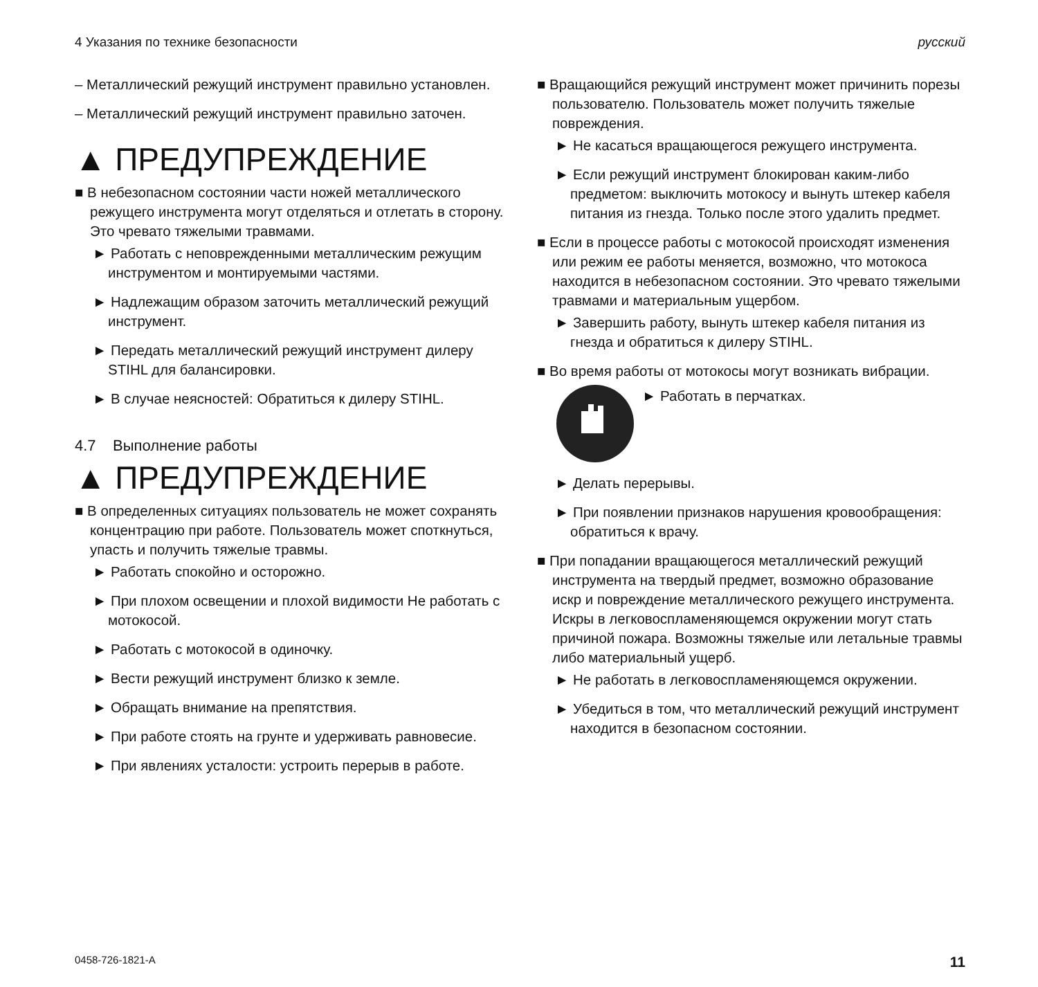4 Указания по технике безопасности русский
– Металлический режущий инструмент правильно установлен.
– Металлический режущий инструмент правильно заточен.
▲ ПРЕДУПРЕЖДЕНИЕ
■ В небезопасном состоянии части ножей металлического режущего инструмента могут отделяться и отлетать в сторону. Это чревато тяжелыми травмами.
► Работать с неповрежденными металлическим режущим инструментом и монтируемыми частями.
► Надлежащим образом заточить металлический режущий инструмент.
► Передать металлический режущий инструмент дилеру STIHL для балансировки.
► В случае неясностей: Обратиться к дилеру STIHL.
4.7 Выполнение работы
▲ ПРЕДУПРЕЖДЕНИЕ
■ В определенных ситуациях пользователь не может сохранять концентрацию при работе. Пользователь может споткнуться, упасть и получить тяжелые травмы.
► Работать спокойно и осторожно.
► При плохом освещении и плохой видимости Не работать с мотокосой.
► Работать с мотокосой в одиночку.
► Вести режущий инструмент близко к земле.
► Обращать внимание на препятствия.
► При работе стоять на грунте и удерживать равновесие.
► При явлениях усталости: устроить перерыв в работе.
■ Вращающийся режущий инструмент может причинить порезы пользователю. Пользователь может получить тяжелые повреждения.
► Не касаться вращающегося режущего инструмента.
► Если режущий инструмент блокирован каким-либо предметом: выключить мотокосу и вынуть штекер кабеля питания из гнезда. Только после этого удалить предмет.
■ Если в процессе работы с мотокосой происходят изменения или режим ее работы меняется, возможно, что мотокоса находится в небезопасном состоянии. Это чревато тяжелыми травмами и материальным ущербом.
► Завершить работу, вынуть штекер кабеля питания из гнезда и обратиться к дилеру STIHL.
■ Во время работы от мотокосы могут возникать вибрации.
► Работать в перчатках.
► Делать перерывы.
► При появлении признаков нарушения кровообращения: обратиться к врачу.
■ При попадании вращающегося металлический режущий инструмента на твердый предмет, возможно образование искр и повреждение металлического режущего инструмента. Искры в легковоспламеняющемся окружении могут стать причиной пожара. Возможны тяжелые или летальные травмы либо материальный ущерб.
► Не работать в легковоспламеняющемся окружении.
► Убедиться в том, что металлический режущий инструмент находится в безопасном состоянии.
0458-726-1821-A 11